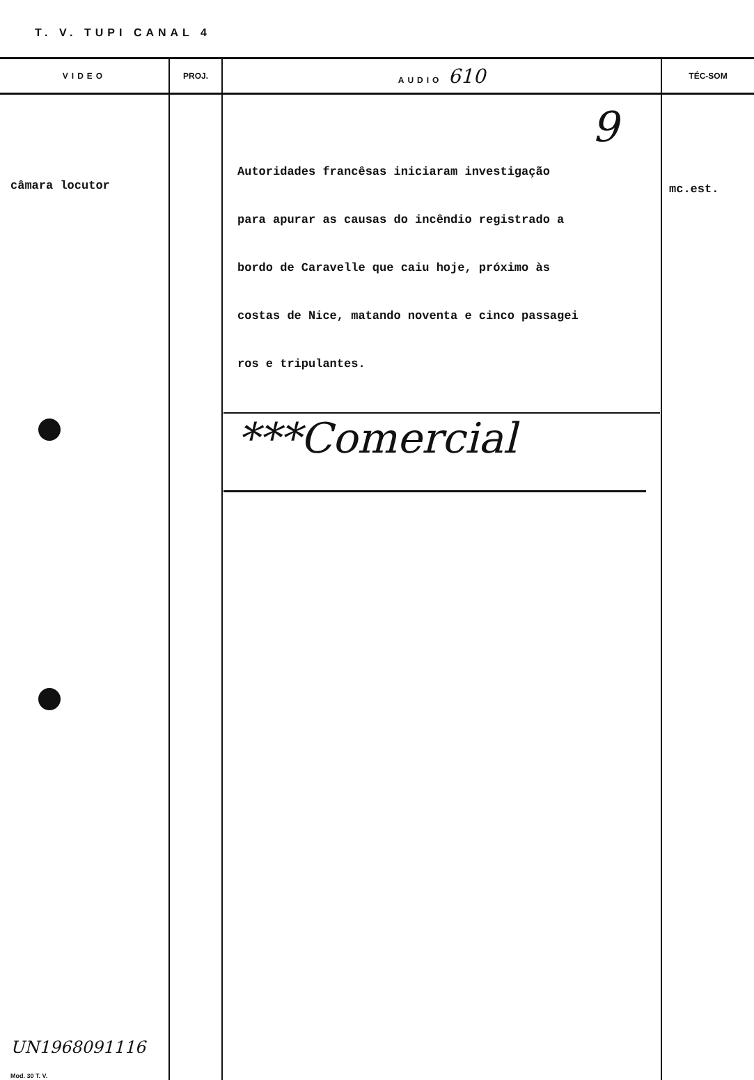T. V. TUPI CANAL 4
| VIDEO | PROJ. | AUDIO 610 | TÉC-SOM |
| --- | --- | --- | --- |
| câmara locutor UN1968091116 Mod. 30 T. V. | | 9 Autoridades francêsas iniciaram investigação para apurar as causas do incêndio registrado a bordo de Caravelle que caiu hoje, próximo às costas de Nice, matando noventa e cinco passagei ros e tripulantes. ***Comercial | mc.est. |